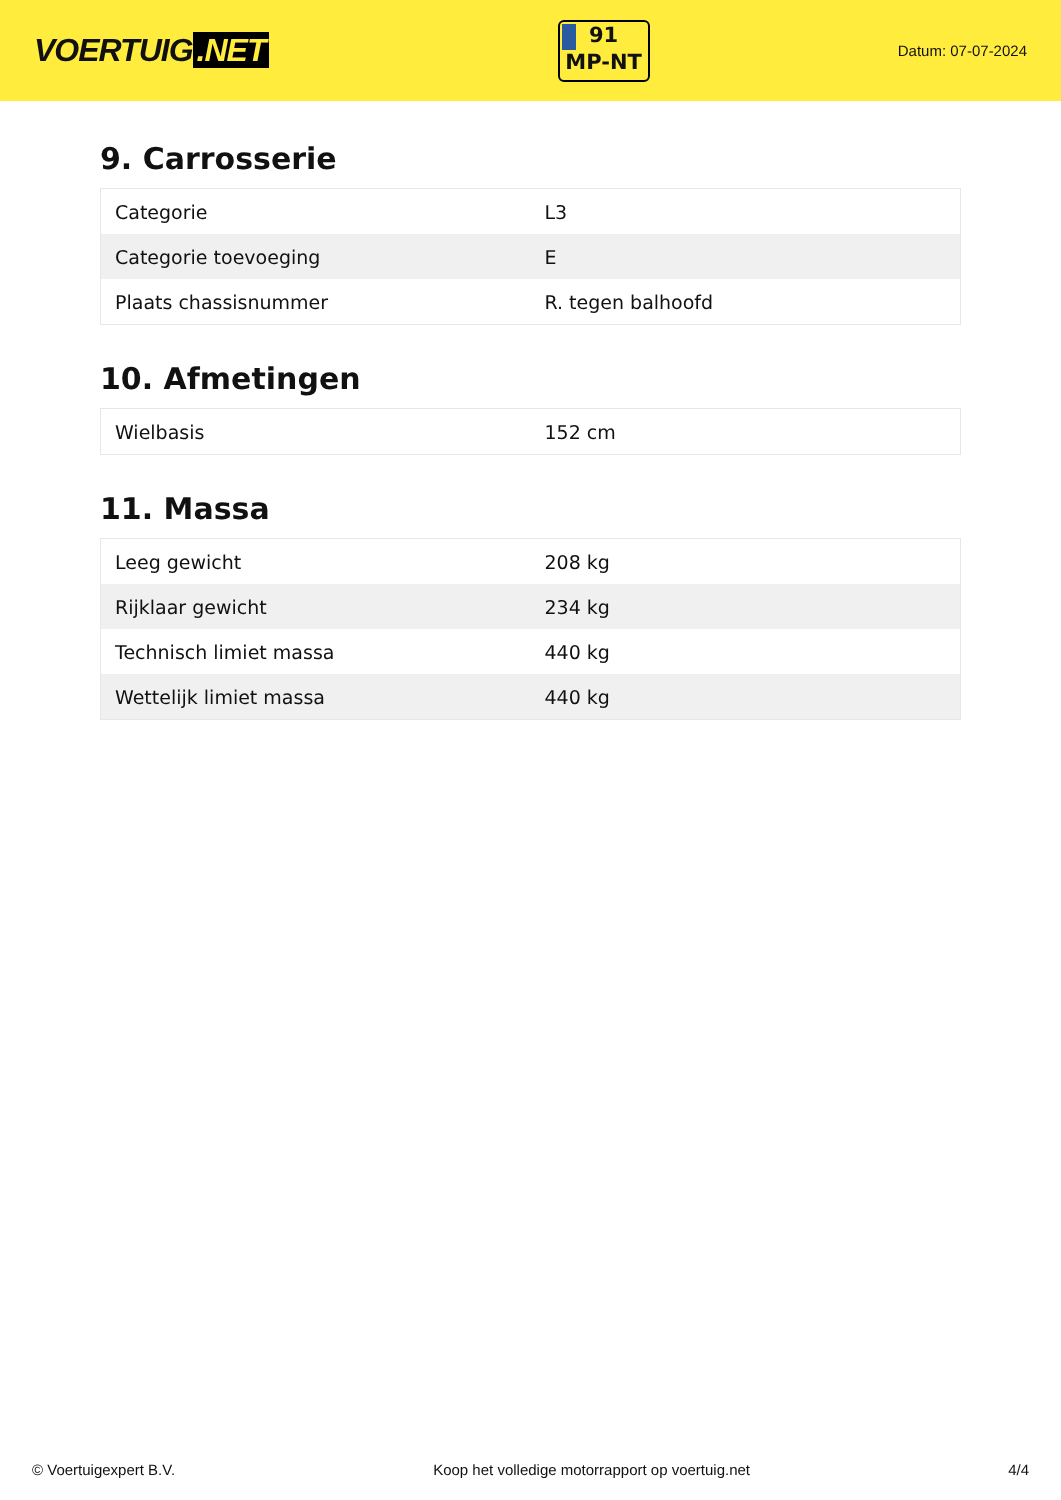VOERTUIG.NET
91
MP-NT
Datum: 07-07-2024
9. Carrosserie
| Categorie | L3 |
| Categorie toevoeging | E |
| Plaats chassisnummer | R. tegen balhoofd |
10. Afmetingen
| Wielbasis | 152 cm |
11. Massa
| Leeg gewicht | 208 kg |
| Rijklaar gewicht | 234 kg |
| Technisch limiet massa | 440 kg |
| Wettelijk limiet massa | 440 kg |
© Voertuigexpert B.V. Koop het volledige motorrapport op voertuig.net 4/4